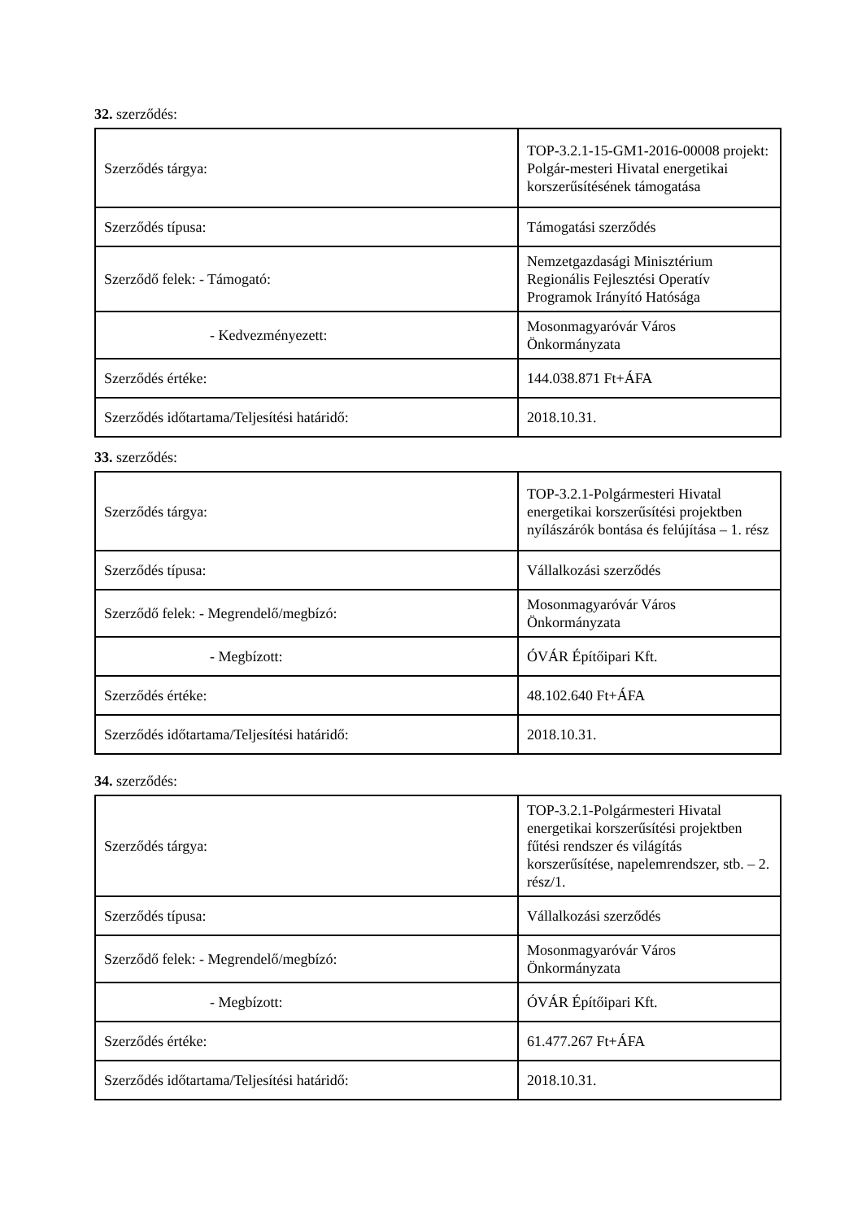32. szerződés:
| Szerződés tárgya: | TOP-3.2.1-15-GM1-2016-00008 projekt: Polgár-mesteri Hivatal energetikai korszerűsítésének támogatása |
| Szerződés típusa: | Támogatási szerződés |
| Szerződő felek: - Támogató: | Nemzetgazdasági Minisztérium Regionális Fejlesztési Operatív Programok Irányító Hatósága |
| - Kedvezményezett: | Mosonmagyaróvár Város Önkormányzata |
| Szerződés értéke: | 144.038.871 Ft+ÁFA |
| Szerződés időtartama/Teljesítési határidő: | 2018.10.31. |
33. szerződés:
| Szerződés tárgya: | TOP-3.2.1-Polgármesteri Hivatal energetikai korszerűsítési projektben nyílászárók bontása és felújítása – 1. rész |
| Szerződés típusa: | Vállalkozási szerződés |
| Szerződő felek: - Megrendelő/megbízó: | Mosonmagyaróvár Város Önkormányzata |
| - Megbízott: | ÓVÁR Építőipari Kft. |
| Szerződés értéke: | 48.102.640 Ft+ÁFA |
| Szerződés időtartama/Teljesítési határidő: | 2018.10.31. |
34. szerződés:
| Szerződés tárgya: | TOP-3.2.1-Polgármesteri Hivatal energetikai korszerűsítési projektben fűtési rendszer és világítás korszerűsítése, napelemrendszer, stb. – 2. rész/1. |
| Szerződés típusa: | Vállalkozási szerződés |
| Szerződő felek: - Megrendelő/megbízó: | Mosonmagyaróvár Város Önkormányzata |
| - Megbízott: | ÓVÁR Építőipari Kft. |
| Szerződés értéke: | 61.477.267 Ft+ÁFA |
| Szerződés időtartama/Teljesítési határidő: | 2018.10.31. |